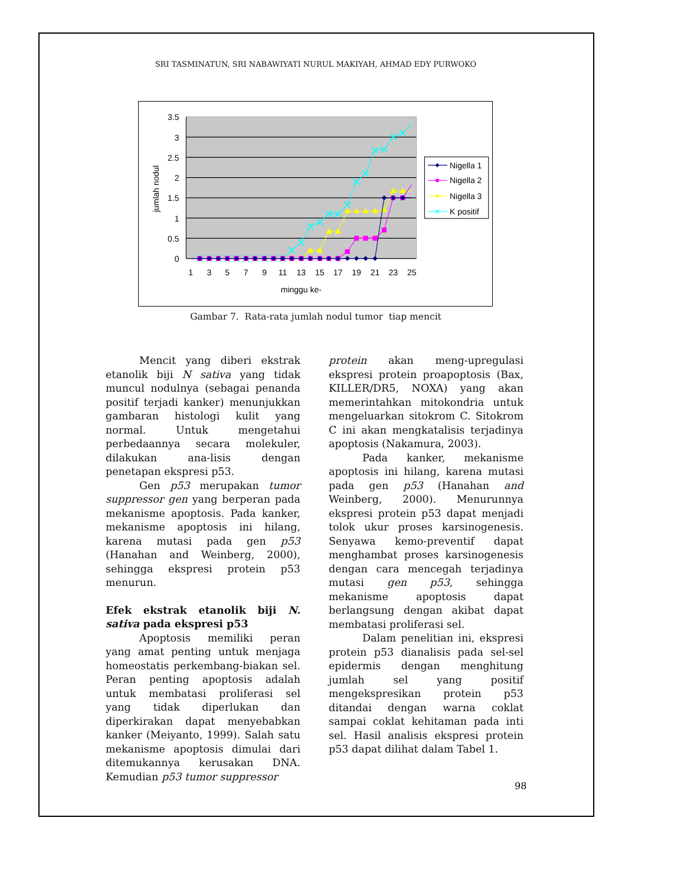SRI TASMINATUN, SRI NABAWIYATI NURUL MAKIYAH, AHMAD EDY PURWOKO
3.5
3
2.5
2
1.5
1
0.5
0
1
3
5
7
9
11
13
15
17
19
21
23
25
minggu ke-
jumlah nodul
Nigella 1
Nigella 2
Nigella 3
K positif
Gambar 7. Rata-rata jumlah nodul tumor tiap mencit
Mencit yang diberi ekstrak etanolik biji N sativa yang tidak muncul nodulnya (sebagai penanda positif terjadi kanker) menunjukkan gambaran histologi kulit yang normal. Untuk mengetahui perbedaannya secara molekuler, dilakukan ana-lisis dengan penetapan ekspresi p53.
Gen p53 merupakan tumor suppressor gen yang berperan pada mekanisme apoptosis. Pada kanker, mekanisme apoptosis ini hilang, karena mutasi pada gen p53 (Hanahan and Weinberg, 2000), sehingga ekspresi protein p53 menurun.
Efek ekstrak etanolik biji N. sativa pada ekspresi p53
Apoptosis memiliki peran yang amat penting untuk menjaga homeostatis perkembang-biakan sel. Peran penting apoptosis adalah untuk membatasi proliferasi sel yang tidak diperlukan dan diperkirakan dapat menyebabkan kanker (Meiyanto, 1999). Salah satu mekanisme apoptosis dimulai dari ditemukannya kerusakan DNA. Kemudian p53 tumor suppressor
protein akan meng-upregulasi ekspresi protein proapoptosis (Bax, KILLER/DR5, NOXA) yang akan memerintahkan mitokondria untuk mengeluarkan sitokrom C. Sitokrom C ini akan mengkatalisis terjadinya apoptosis (Nakamura, 2003).
Pada kanker, mekanisme apoptosis ini hilang, karena mutasi pada gen p53 (Hanahan and Weinberg, 2000). Menurunnya ekspresi protein p53 dapat menjadi tolok ukur proses karsinogenesis. Senyawa kemo-preventif dapat menghambat proses karsinogenesis dengan cara mencegah terjadinya mutasi gen p53, sehingga mekanisme apoptosis dapat berlangsung dengan akibat dapat membatasi proliferasi sel.
Dalam penelitian ini, ekspresi protein p53 dianalisis pada sel-sel epidermis dengan menghitung jumlah sel yang positif mengekspresikan protein p53 ditandai dengan warna coklat sampai coklat kehitaman pada inti sel. Hasil analisis ekspresi protein p53 dapat dilihat dalam Tabel 1.
98